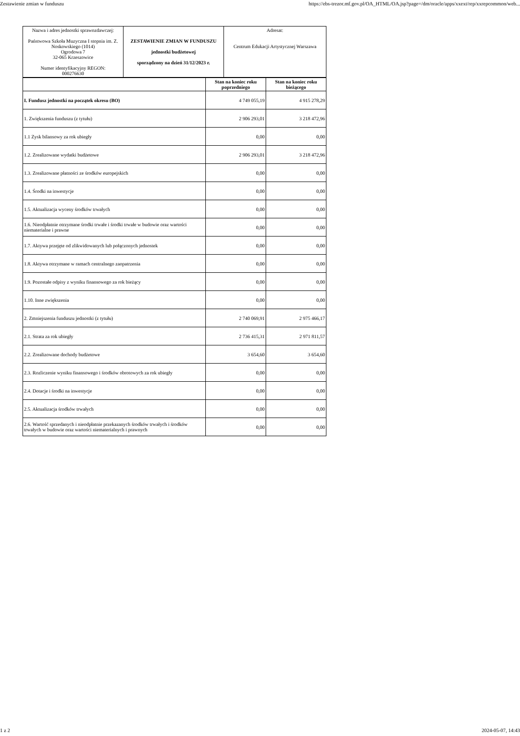Zestawienie zmian w funduszu https://ebs-trezor.mf.gov.pl/OA_HTML/OA.jsp?page=/dm/oracle/apps/xxext/rep/xxrepcommon/web...
| Nazwa i adres jednostki sprawozdawczej: Państwowa Szkoła Muzyczna I stopnia im. Z. Noskowskiego (1014) Ogrodowa 7 32-065 Krzeszowice Numer identyfikacyjny REGON: 000276630 | ZESTAWIENIE ZMIAN W FUNDUSZU jednostki budżetowej sporządzony na dzień 31/12/2023 r. | Adresat: Centrum Edukacji Artystycznej Warszawa |
| | Stan na koniec roku poprzedniego | Stan na koniec roku bieżącego |
| --- | --- | --- |
| I. Fundusz jednostki na początek okresu (BO) | 4 749 055,19 | 4 915 278,29 |
| 1. Zwiększenia funduszu (z tytułu) | 2 906 293,01 | 3 218 472,96 |
| 1.1 Zysk bilansowy za rok ubiegły | 0,00 | 0,00 |
| 1.2. Zrealizowane wydatki budżetowe | 2 906 293,01 | 3 218 472,96 |
| 1.3. Zrealizowane płatności ze środków europejskich | 0,00 | 0,00 |
| 1.4. Środki na inwestycje | 0,00 | 0,00 |
| 1.5. Aktualizacja wyceny środków trwałych | 0,00 | 0,00 |
| 1.6. Nieodpłatnie otrzymane środki trwałe i środki trwałe w budowie oraz wartości niematerialne i prawne | 0,00 | 0,00 |
| 1.7. Aktywa przejęte od zlikwidowanych lub połączonych jednostek | 0,00 | 0,00 |
| 1.8. Aktywa otrzymane w ramach centralnego zaopatrzenia | 0,00 | 0,00 |
| 1.9. Pozostałe odpisy z wyniku finansowego za rok bieżący | 0,00 | 0,00 |
| 1.10. Inne zwiększenia | 0,00 | 0,00 |
| 2. Zmniejszenia funduszu jednostki (z tytułu) | 2 740 069,91 | 2 975 466,17 |
| 2.1. Strata za rok ubiegły | 2 736 415,31 | 2 971 811,57 |
| 2.2. Zrealizowane dochody budżetowe | 3 654,60 | 3 654,60 |
| 2.3. Rozliczenie wyniku finansowego i środków obrotowych za rok ubiegły | 0,00 | 0,00 |
| 2.4. Dotacje i środki na inwestycje | 0,00 | 0,00 |
| 2.5. Aktualizacja środków trwałych | 0,00 | 0,00 |
| 2.6. Wartość sprzedanych i nieodpłatnie przekazanych środków trwałych i środków trwałych w budowie oraz wartości niematerialnych i prawnych | 0,00 | 0,00 |
1 z 2 2024-05-07, 14:43